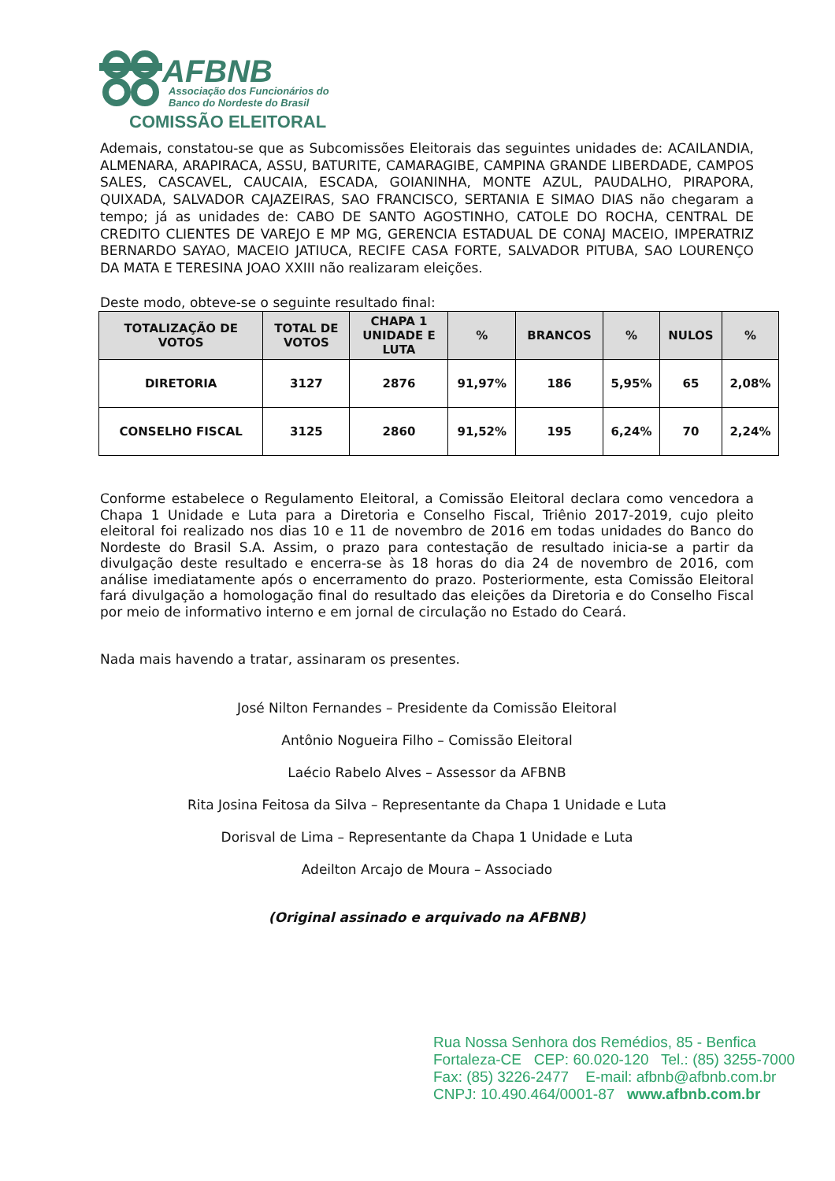AFBNB
Associação dos Funcionários do
Banco do Nordeste do Brasil
COMISSÃO ELEITORAL
Ademais, constatou-se que as Subcomissões Eleitorais das seguintes unidades de: ACAILANDIA, ALMENARA, ARAPIRACA, ASSU, BATURITE, CAMARAGIBE, CAMPINA GRANDE LIBERDADE, CAMPOS SALES, CASCAVEL, CAUCAIA, ESCADA, GOIANINHA, MONTE AZUL, PAUDALHO, PIRAPORA, QUIXADA, SALVADOR CAJAZEIRAS, SAO FRANCISCO, SERTANIA E SIMAO DIAS não chegaram a tempo; já as unidades de: CABO DE SANTO AGOSTINHO, CATOLE DO ROCHA, CENTRAL DE CREDITO CLIENTES DE VAREJO E MP MG, GERENCIA ESTADUAL DE CONAJ MACEIO, IMPERATRIZ BERNARDO SAYAO, MACEIO JATIUCA, RECIFE CASA FORTE, SALVADOR PITUBA, SAO LOURENÇO DA MATA E TERESINA JOAO XXIII não realizaram eleições.
Deste modo, obteve-se o seguinte resultado final:
| TOTALIZAÇÃO DE VOTOS | TOTAL DE VOTOS | CHAPA 1 UNIDADE E LUTA | % | BRANCOS | % | NULOS | % |
| --- | --- | --- | --- | --- | --- | --- | --- |
| DIRETORIA | 3127 | 2876 | 91,97% | 186 | 5,95% | 65 | 2,08% |
| CONSELHO FISCAL | 3125 | 2860 | 91,52% | 195 | 6,24% | 70 | 2,24% |
Conforme estabelece o Regulamento Eleitoral, a Comissão Eleitoral declara como vencedora a Chapa 1 Unidade e Luta para a Diretoria e Conselho Fiscal, Triênio 2017-2019, cujo pleito eleitoral foi realizado nos dias 10 e 11 de novembro de 2016 em todas unidades do Banco do Nordeste do Brasil S.A. Assim, o prazo para contestação de resultado inicia-se a partir da divulgação deste resultado e encerra-se às 18 horas do dia 24 de novembro de 2016, com análise imediatamente após o encerramento do prazo. Posteriormente, esta Comissão Eleitoral fará divulgação a homologação final do resultado das eleições da Diretoria e do Conselho Fiscal por meio de informativo interno e em jornal de circulação no Estado do Ceará.
Nada mais havendo a tratar, assinaram os presentes.
José Nilton Fernandes – Presidente da Comissão Eleitoral
Antônio Nogueira Filho – Comissão Eleitoral
Laécio Rabelo Alves – Assessor da AFBNB
Rita Josina Feitosa da Silva – Representante da Chapa 1 Unidade e Luta
Dorisval de Lima – Representante da Chapa 1 Unidade e Luta
Adeilton Arcajo de Moura – Associado
(Original assinado e arquivado na AFBNB)
Rua Nossa Senhora dos Remédios, 85 - Benfica
Fortaleza-CE CEP: 60.020-120 Tel.: (85) 3255-7000
Fax: (85) 3226-2477 E-mail: afbnb@afbnb.com.br
CNPJ: 10.490.464/0001-87 www.afbnb.com.br